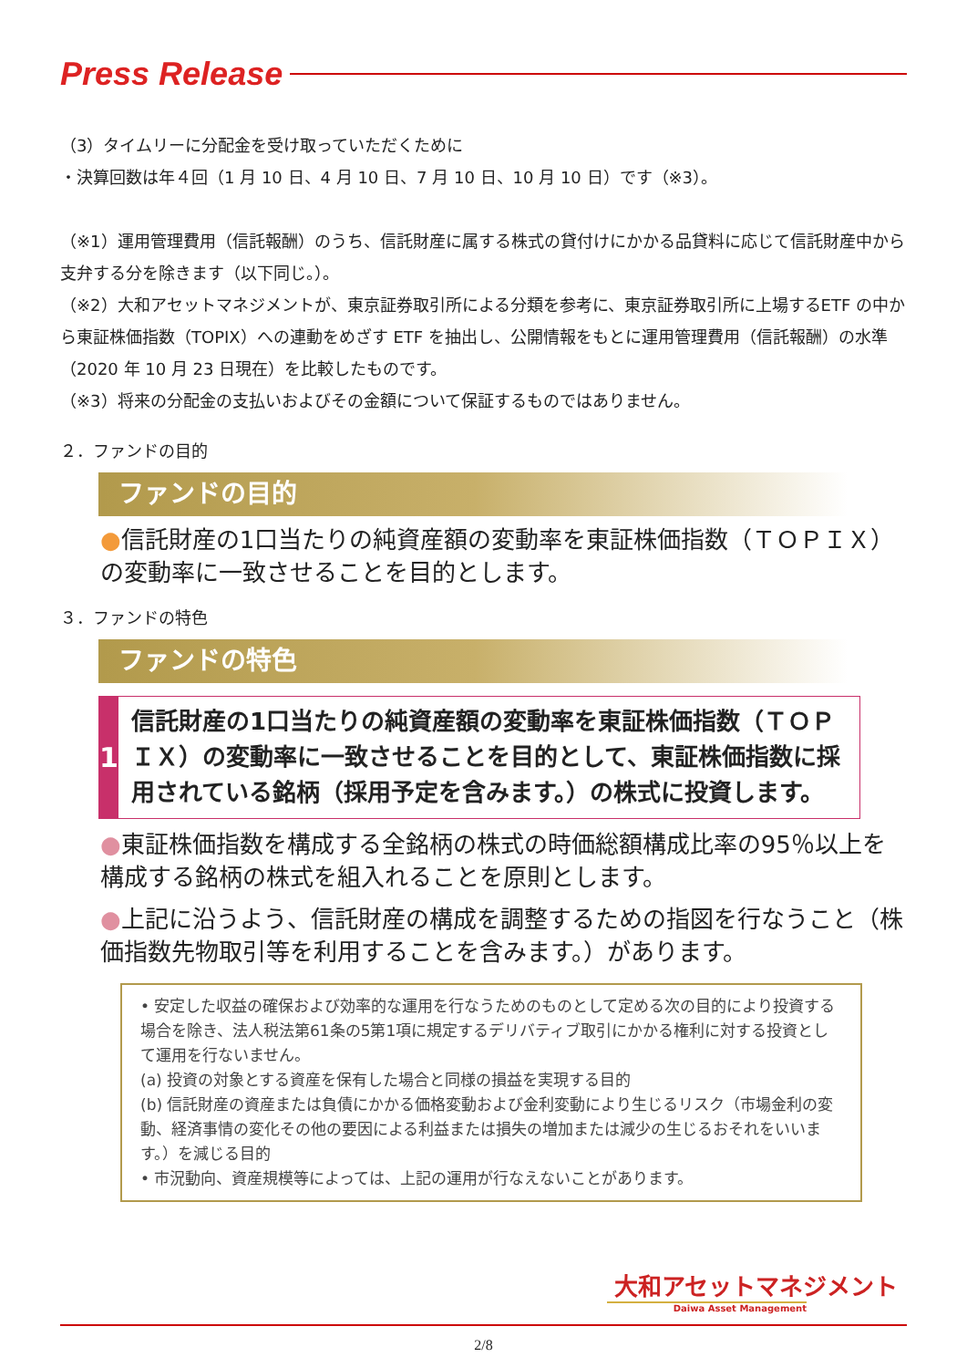Press Release
（3）タイムリーに分配金を受け取っていただくために
・決算回数は年４回（1 月 10 日、4 月 10 日、7 月 10 日、10 月 10 日）です（※3）。
（※1）運用管理費用（信託報酬）のうち、信託財産に属する株式の貸付けにかかる品貸料に応じて信託財産中から支弁する分を除きます（以下同じ。）。
（※2）大和アセットマネジメントが、東京証券取引所による分類を参考に、東京証券取引所に上場するETF の中から東証株価指数（TOPIX）への連動をめざす ETF を抽出し、公開情報をもとに運用管理費用（信託報酬）の水準（2020 年 10 月 23 日現在）を比較したものです。
（※3）将来の分配金の支払いおよびその金額について保証するものではありません。
２．ファンドの目的
ファンドの目的
●信託財産の1口当たりの純資産額の変動率を東証株価指数（ＴＯＰＩＸ）の変動率に一致させることを目的とします。
３．ファンドの特色
ファンドの特色
1
信託財産の1口当たりの純資産額の変動率を東証株価指数（ＴＯＰＩＸ）の変動率に一致させることを目的として、東証株価指数に採用されている銘柄（採用予定を含みます。）の株式に投資します。
●東証株価指数を構成する全銘柄の株式の時価総額構成比率の95％以上を構成する銘柄の株式を組入れることを原則とします。
●上記に沿うよう、信託財産の構成を調整するための指図を行なうこと（株価指数先物取引等を利用することを含みます。）があります。
• 安定した収益の確保および効率的な運用を行なうためのものとして定める次の目的により投資する場合を除き、法人税法第61条の5第1項に規定するデリバティブ取引にかかる権利に対する投資として運用を行ないません。
(a) 投資の対象とする資産を保有した場合と同様の損益を実現する目的
(b) 信託財産の資産または負債にかかる価格変動および金利変動により生じるリスク（市場金利の変動、経済事情の変化その他の要因による利益または損失の増加または減少の生じるおそれをいいます。）を減じる目的
• 市況動向、資産規模等によっては、上記の運用が行なえないことがあります。
大和アセットマネジメント
Daiwa Asset Management
2/8